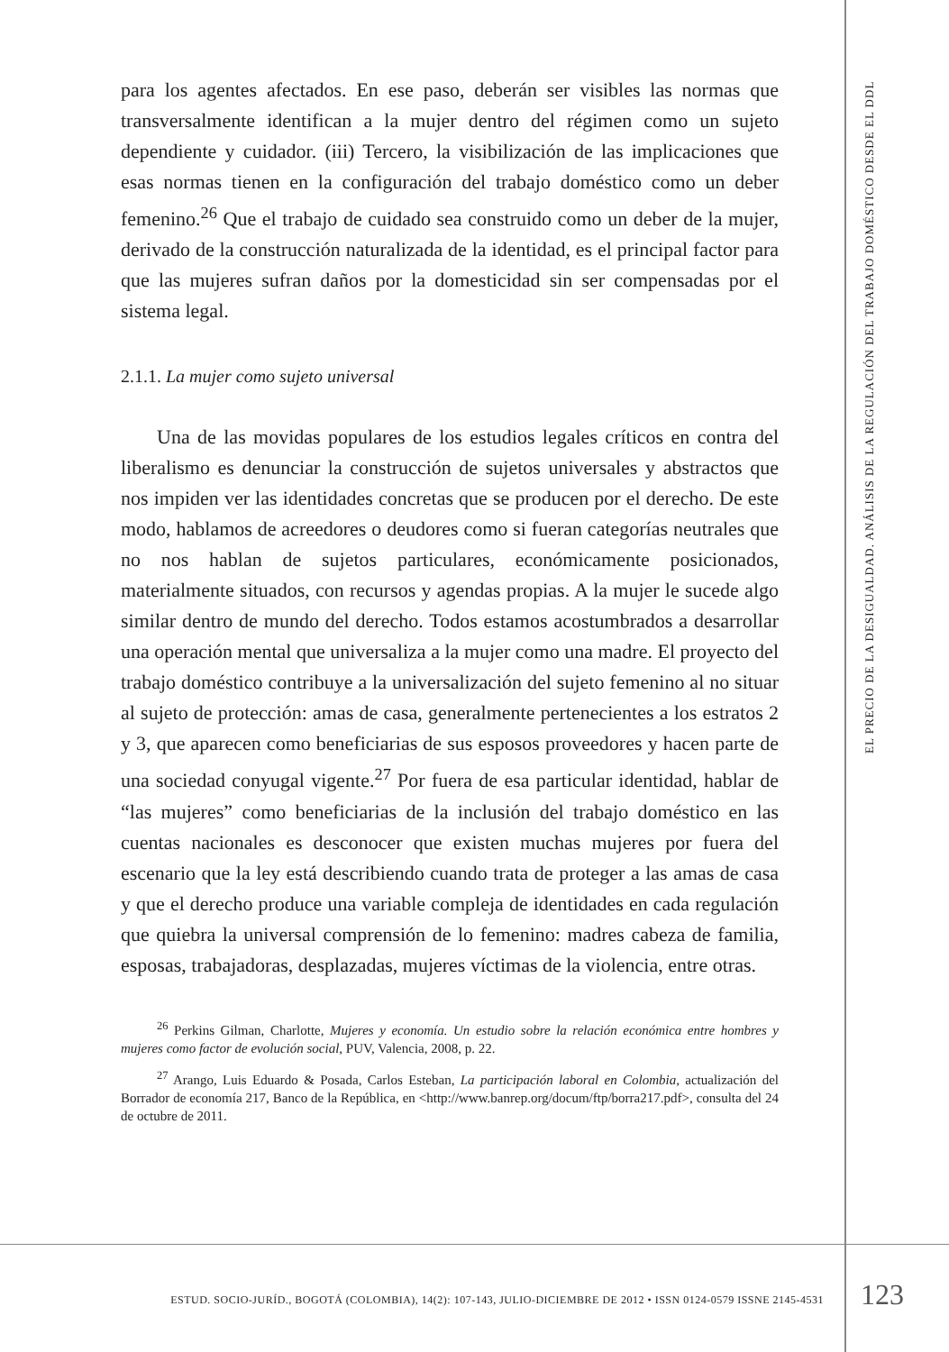para los agentes afectados. En ese paso, deberán ser visibles las normas que transversalmente identifican a la mujer dentro del régimen como un sujeto dependiente y cuidador. (iii) Tercero, la visibilización de las implicaciones que esas normas tienen en la configuración del trabajo doméstico como un deber femenino.<sup>26</sup> Que el trabajo de cuidado sea construido como un deber de la mujer, derivado de la construcción naturalizada de la identidad, es el principal factor para que las mujeres sufran daños por la domesticidad sin ser compensadas por el sistema legal.
2.1.1. La mujer como sujeto universal
Una de las movidas populares de los estudios legales críticos en contra del liberalismo es denunciar la construcción de sujetos universales y abstractos que nos impiden ver las identidades concretas que se producen por el derecho. De este modo, hablamos de acreedores o deudores como si fueran categorías neutrales que no nos hablan de sujetos particulares, económicamente posicionados, materialmente situados, con recursos y agendas propias. A la mujer le sucede algo similar dentro de mundo del derecho. Todos estamos acostumbrados a desarrollar una operación mental que universaliza a la mujer como una madre. El proyecto del trabajo doméstico contribuye a la universalización del sujeto femenino al no situar al sujeto de protección: amas de casa, generalmente pertenecientes a los estratos 2 y 3, que aparecen como beneficiarias de sus esposos proveedores y hacen parte de una sociedad conyugal vigente.<sup>27</sup> Por fuera de esa particular identidad, hablar de “las mujeres” como beneficiarias de la inclusión del trabajo doméstico en las cuentas nacionales es desconocer que existen muchas mujeres por fuera del escenario que la ley está describiendo cuando trata de proteger a las amas de casa y que el derecho produce una variable compleja de identidades en cada regulación que quiebra la universal comprensión de lo femenino: madres cabeza de familia, esposas, trabajadoras, desplazadas, mujeres víctimas de la violencia, entre otras.
<sup>26</sup> Perkins Gilman, Charlotte, Mujeres y economía. Un estudio sobre la relación económica entre hombres y mujeres como factor de evolución social, PUV, Valencia, 2008, p. 22.
<sup>27</sup> Arango, Luis Eduardo & Posada, Carlos Esteban, La participación laboral en Colombia, actualización del Borrador de economía 217, Banco de la República, en <http://www.banrep.org/docum/ftp/borra217.pdf>, consulta del 24 de octubre de 2011.
EL PRECIO DE LA DESIGUALDAD. ANÁLISIS DE LA REGULACIÓN DEL TRABAJO DOMÉSTICO DESDE EL DDL
ESTUD. SOCIO-JURÍD., BOGOTÁ (COLOMBIA), 14(2): 107-143, JULIO-DICIEMBRE DE 2012 • ISSN 0124-0579 ISSNE 2145-4531
123